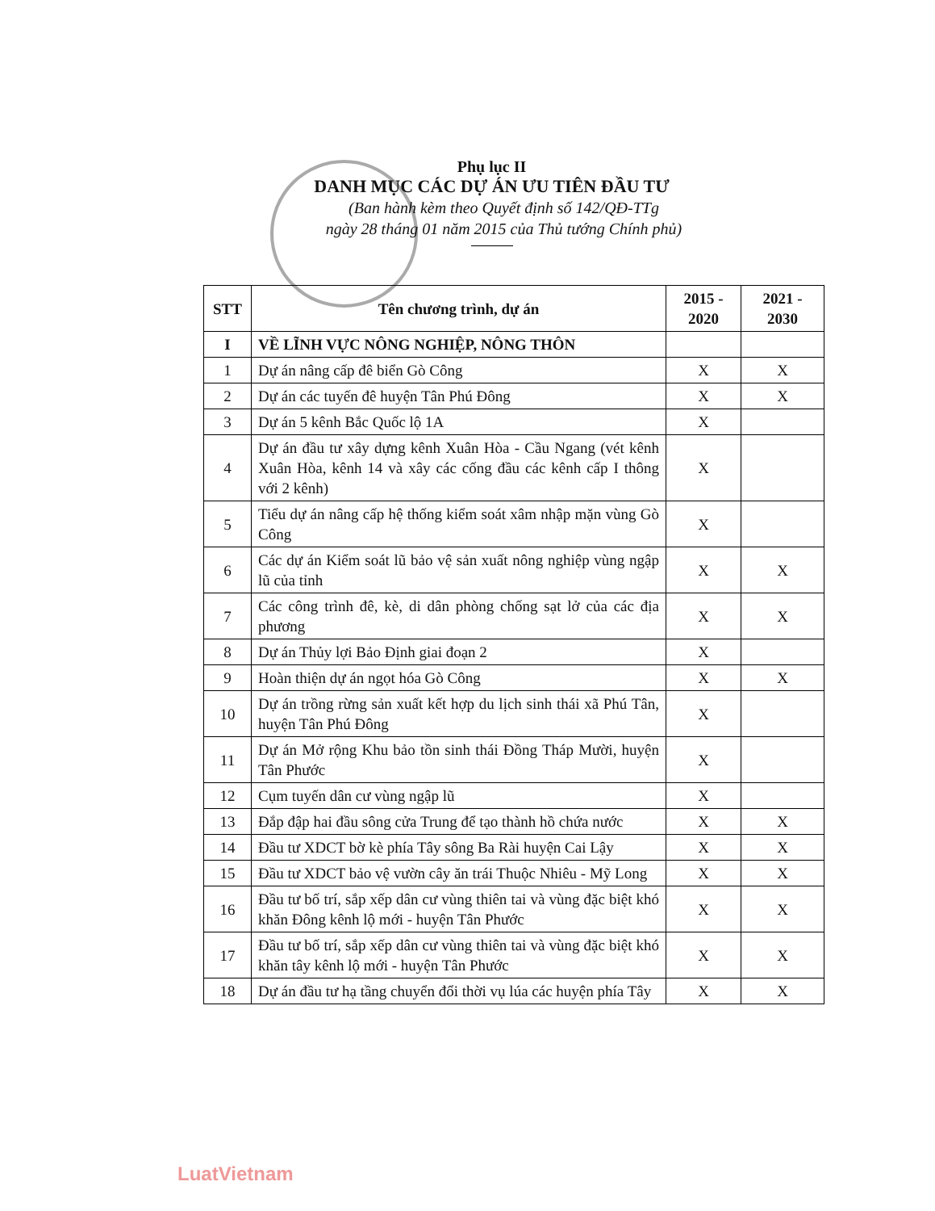Phụ lục II
DANH MỤC CÁC DỰ ÁN ƯU TIÊN ĐẦU TƯ
(Ban hành kèm theo Quyết định số 142/QĐ-TTg
ngày 28 tháng 01 năm 2015 của Thủ tướng Chính phủ)
| STT | Tên chương trình, dự án | 2015 - 2020 | 2021 - 2030 |
| --- | --- | --- | --- |
| I | VỀ LĨNH VỰC NÔNG NGHIỆP, NÔNG THÔN | | |
| 1 | Dự án nâng cấp đê biển Gò Công | X | X |
| 2 | Dự án các tuyến đê huyện Tân Phú Đông | X | X |
| 3 | Dự án 5 kênh Bắc Quốc lộ 1A | X | |
| 4 | Dự án đầu tư xây dựng kênh Xuân Hòa - Cầu Ngang (vét kênh Xuân Hòa, kênh 14 và xây các cống đầu các kênh cấp I thông với 2 kênh) | X | |
| 5 | Tiểu dự án nâng cấp hệ thống kiểm soát xâm nhập mặn vùng Gò Công | X | |
| 6 | Các dự án Kiểm soát lũ bảo vệ sản xuất nông nghiệp vùng ngập lũ của tỉnh | X | X |
| 7 | Các công trình đê, kè, di dân phòng chống sạt lở của các địa phương | X | X |
| 8 | Dự án Thủy lợi Bảo Định giai đoạn 2 | X | |
| 9 | Hoàn thiện dự án ngọt hóa Gò Công | X | X |
| 10 | Dự án trồng rừng sản xuất kết hợp du lịch sinh thái xã Phú Tân, huyện Tân Phú Đông | X | |
| 11 | Dự án Mở rộng Khu bảo tồn sinh thái Đồng Tháp Mười, huyện Tân Phước | X | |
| 12 | Cụm tuyến dân cư vùng ngập lũ | X | |
| 13 | Đắp đập hai đầu sông cửa Trung để tạo thành hồ chứa nước | X | X |
| 14 | Đầu tư XDCT bờ kè phía Tây sông Ba Rài huyện Cai Lậy | X | X |
| 15 | Đầu tư XDCT bảo vệ vườn cây ăn trái Thuộc Nhiêu - Mỹ Long | X | X |
| 16 | Đầu tư bố trí, sắp xếp dân cư vùng thiên tai và vùng đặc biệt khó khăn Đông kênh lộ mới - huyện Tân Phước | X | X |
| 17 | Đầu tư bố trí, sắp xếp dân cư vùng thiên tai và vùng đặc biệt khó khăn tây kênh lộ mới - huyện Tân Phước | X | X |
| 18 | Dự án đầu tư hạ tầng chuyển đổi thời vụ lúa các huyện phía Tây | X | X |
LuatVietnam